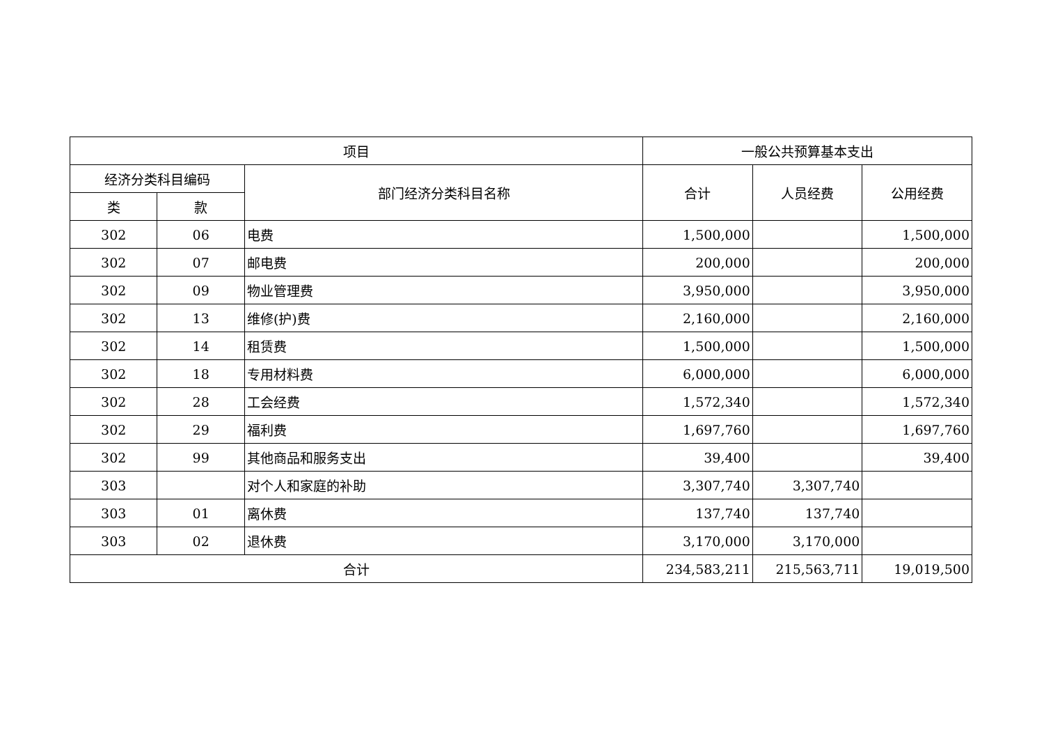| 项目 | | | 一般公共预算基本支出 | | |
| --- | --- | --- | --- | --- | --- |
| 经济分类科目编码 | | 部门经济分类科目名称 | 合计 | 人员经费 | 公用经费 |
| 类 | 款 | | | | |
| 302 | 06 | 电费 | 1,500,000 | | 1,500,000 |
| 302 | 07 | 邮电费 | 200,000 | | 200,000 |
| 302 | 09 | 物业管理费 | 3,950,000 | | 3,950,000 |
| 302 | 13 | 维修(护)费 | 2,160,000 | | 2,160,000 |
| 302 | 14 | 租赁费 | 1,500,000 | | 1,500,000 |
| 302 | 18 | 专用材料费 | 6,000,000 | | 6,000,000 |
| 302 | 28 | 工会经费 | 1,572,340 | | 1,572,340 |
| 302 | 29 | 福利费 | 1,697,760 | | 1,697,760 |
| 302 | 99 | 其他商品和服务支出 | 39,400 | | 39,400 |
| 303 | | 对个人和家庭的补助 | 3,307,740 | 3,307,740 | |
| 303 | 01 | 离休费 | 137,740 | 137,740 | |
| 303 | 02 | 退休费 | 3,170,000 | 3,170,000 | |
| 合计 | | | 234,583,211 | 215,563,711 | 19,019,500 |